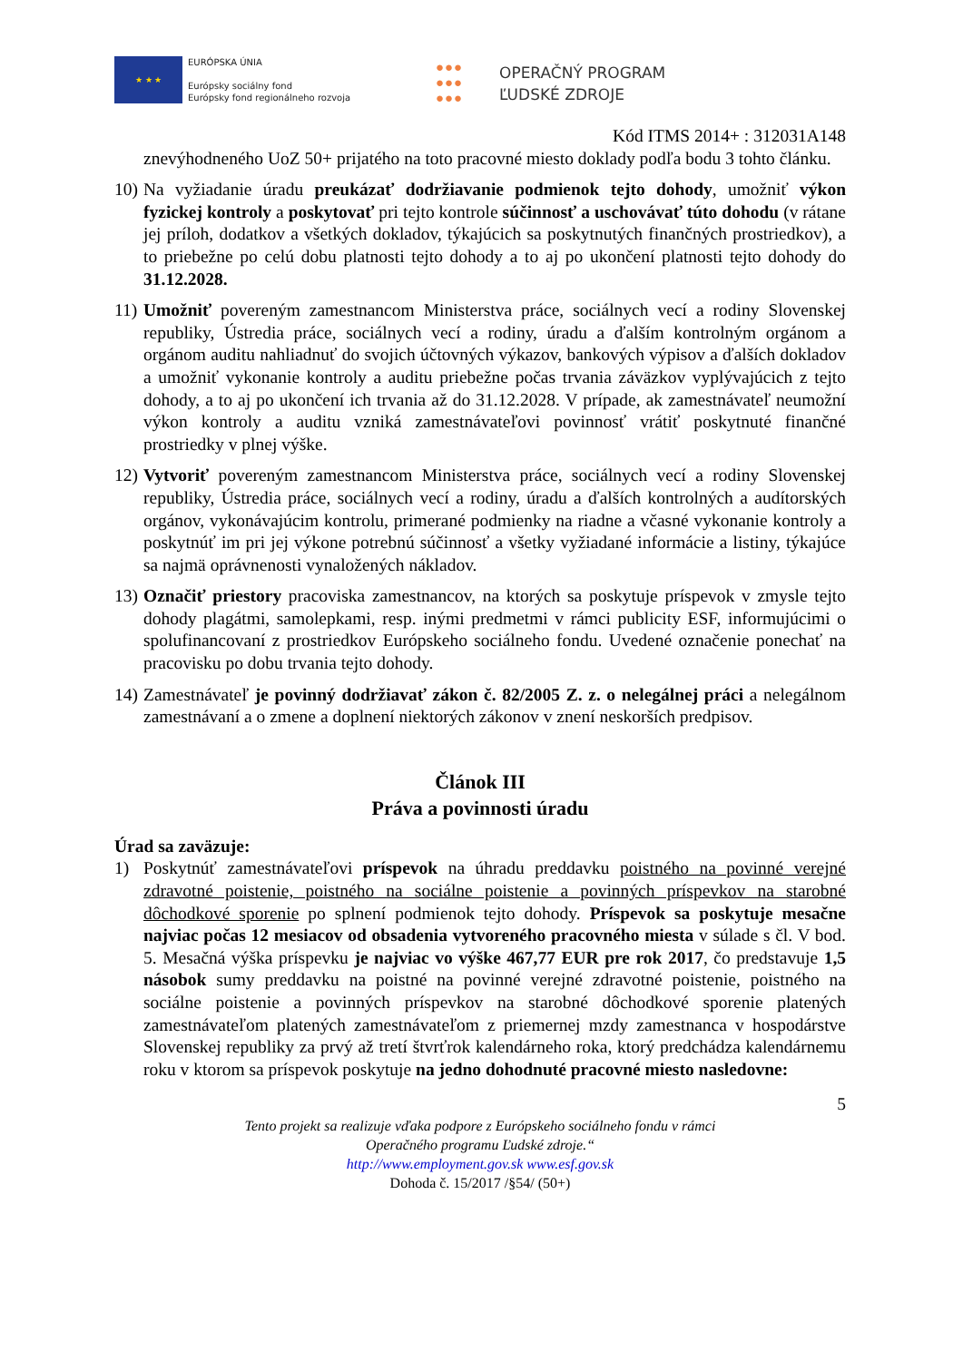★ ★ ★
EURÓPSKA ÚNIA
Európsky sociálny fond
Európsky fond regionálneho rozvoja
●●●
●●●
●●●
OPERAČNÝ PROGRAM
ĽUDSKÉ ZDROJE
Kód ITMS 2014+ : 312031A148
znevýhodneného UoZ 50+ prijatého na toto pracovné miesto doklady podľa bodu 3 tohto článku.
10)
Na vyžiadanie úradu preukázať dodržiavanie podmienok tejto dohody, umožniť výkon fyzickej kontroly a poskytovať pri tejto kontrole súčinnosť a uschovávať túto dohodu (v rátane jej príloh, dodatkov a všetkých dokladov, týkajúcich sa poskytnutých finančných prostriedkov), a to priebežne po celú dobu platnosti tejto dohody a to aj po ukončení platnosti tejto dohody do 31.12.2028.
11)
Umožniť povereným zamestnancom Ministerstva práce, sociálnych vecí a rodiny Slovenskej republiky, Ústredia práce, sociálnych vecí a rodiny, úradu a ďalším kontrolným orgánom a orgánom auditu nahliadnuť do svojich účtovných výkazov, bankových výpisov a ďalších dokladov a umožniť vykonanie kontroly a auditu priebežne počas trvania záväzkov vyplývajúcich z tejto dohody, a to aj po ukončení ich trvania až do 31.12.2028. V prípade, ak zamestnávateľ neumožní výkon kontroly a auditu vzniká zamestnávateľovi povinnosť vrátiť poskytnuté finančné prostriedky v plnej výške.
12)
Vytvoriť povereným zamestnancom Ministerstva práce, sociálnych vecí a rodiny Slovenskej republiky, Ústredia práce, sociálnych vecí a rodiny, úradu a ďalších kontrolných a audítorských orgánov, vykonávajúcim kontrolu, primerané podmienky na riadne a včasné vykonanie kontroly a poskytnúť im pri jej výkone potrebnú súčinnosť a všetky vyžiadané informácie a listiny, týkajúce sa najmä oprávnenosti vynaložených nákladov.
13)
Označiť priestory pracoviska zamestnancov, na ktorých sa poskytuje príspevok v zmysle tejto dohody plagátmi, samolepkami, resp. inými predmetmi v rámci publicity ESF, informujúcimi o spolufinancovaní z prostriedkov Európskeho sociálneho fondu. Uvedené označenie ponechať na pracovisku po dobu trvania tejto dohody.
14)
Zamestnávateľ je povinný dodržiavať zákon č. 82/2005 Z. z. o nelegálnej práci a nelegálnom zamestnávaní a o zmene a doplnení niektorých zákonov v znení neskorších predpisov.
Článok III
Práva a povinnosti úradu
Úrad sa zaväzuje:
1) Poskytnúť zamestnávateľovi príspevok na úhradu preddavku poistného na povinné verejné zdravotné poistenie, poistného na sociálne poistenie a povinných príspevkov na starobné dôchodkové sporenie po splnení podmienok tejto dohody. Príspevok sa poskytuje mesačne najviac počas 12 mesiacov od obsadenia vytvoreného pracovného miesta v súlade s čl. V bod. 5. Mesačná výška príspevku je najviac vo výške 467,77 EUR pre rok 2017, čo predstavuje 1,5 násobok sumy preddavku na poistné na povinné verejné zdravotné poistenie, poistného na sociálne poistenie a povinných príspevkov na starobné dôchodkové sporenie platených zamestnávateľom platených zamestnávateľom z priemernej mzdy zamestnanca v hospodárstve Slovenskej republiky za prvý až tretí štvrťrok kalendárneho roka, ktorý predchádza kalendárnemu roku v ktorom sa príspevok poskytuje na jedno dohodnuté pracovné miesto nasledovne:
5
Tento projekt sa realizuje vďaka podpore z Európskeho sociálneho fondu v rámci
Operačného programu Ľudské zdroje.“
http://www.employment.gov.sk www.esf.gov.sk
Dohoda č. 15/2017 /§54/ (50+)